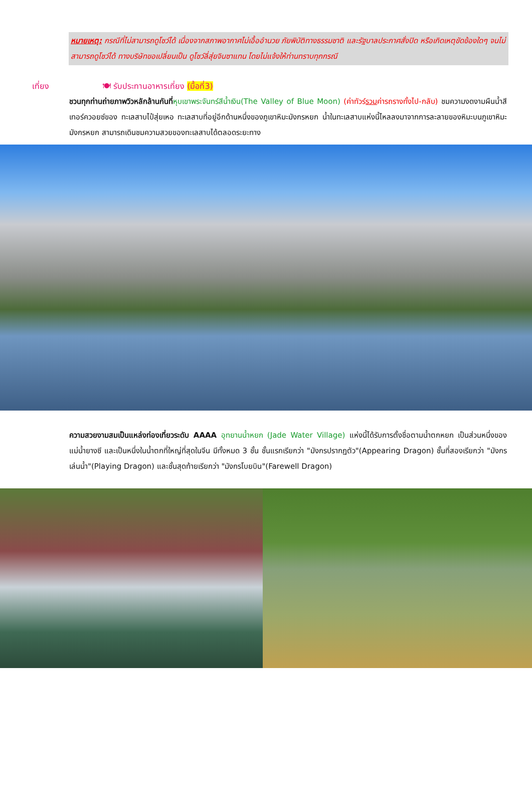หมายเหตุ: กรณีที่ไม่สามารถดูโชว์ได้ เนื่องจากสภาพอากาศไม่เอื้ออำนวย ภัยพิบัติทางธรรมชาติ และรัฐบาลประกาศสั่งปิด หรือเกิดเหตุขัดข้องใดๆ จนไม่สามารถดูโชว์ได้ ทางบริษัทขอเปลี่ยนเป็น ดูโชว์ลี่สุ่ยจินซาแทน โดยไม่แจ้งให้ท่านทราบทุกกรณี
เที่ยง 🍽 รับประทานอาหารเที่ยง (มื้อที่3)
ชวนทุกท่านถ่ายภาพวิวหลักล้านกันที่หุบเขาพระจันทร์สีน้ำเงิน(The Valley of Blue Moon) (ค่าทัวร์รวมค่ารถรางทั้งไป-กลับ) ชมความงดงามผืนน้ำสีเทอร์ควอยซ์ของ ทะเลสาบไป๋สุ่ยเหอ ทะเลสาบที่อยู่อีกด้านหนึ่งของภูเขาหิมะมังกรหยก น้ำในทะเลสาบแห่งนี้ไหลลงมาจากการละลายของหิมะบนภูเขาหิมะมังกรหยก สามารถเดินชมความสวยของทะเลสาบได้ตลอดระยะทาง
ความสวยงามสมเป็นแหล่งท่องเที่ยวระดับ AAAA อุทยานน้ำหยก (Jade Water Village) แห่งนี้ได้รับการตั้งชื่อตามน้ำตกหยก เป็นส่วนหนึ่งของแม่น้ำยางซี และเป็นหนึ่งในน้ำตกที่ใหญ่ที่สุดในจีน มีทั้งหมด 3 ชั้น ชั้นแรกเรียกว่า "มังกรปรากฏตัว"(Appearing Dragon) ชั้นที่สองเรียกว่า "มังกรเล่นน้ำ"(Playing Dragon) และชั้นสุดท้ายเรียกว่า "มังกรโบยบิน"(Farewell Dragon)